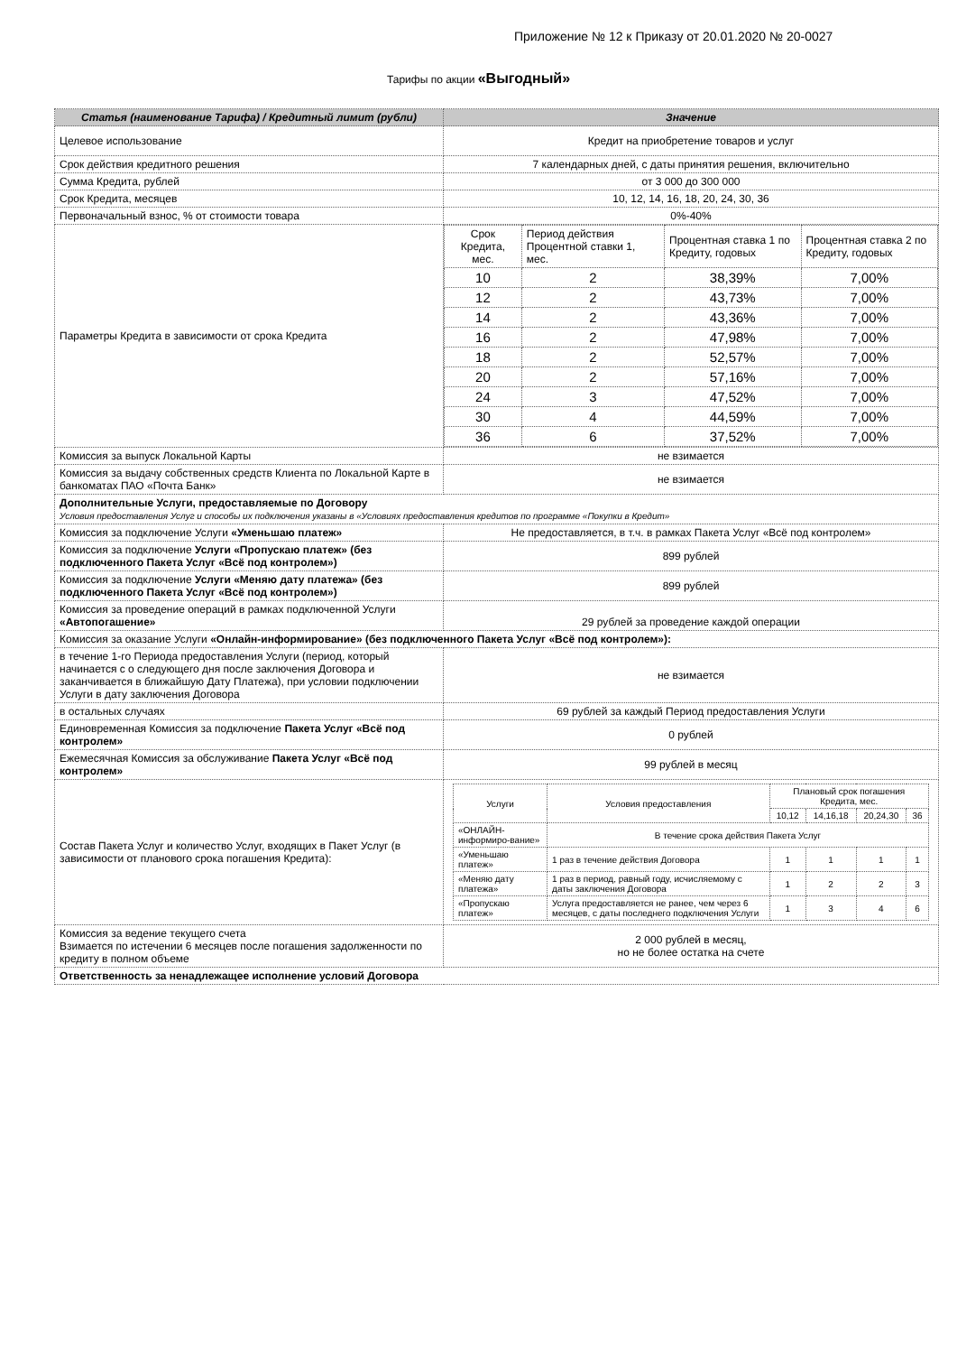Приложение № 12 к Приказу от 20.01.2020 № 20-0027
Тарифы по акции «Выгодный»
| Статья (наименование Тарифа) / Кредитный лимит (рубли) | Значение |
| --- | --- |
| Целевое использование | Кредит на приобретение товаров и услуг |
| Срок действия кредитного решения | 7 календарных дней, с даты принятия решения, включительно |
| Сумма Кредита, рублей | от 3 000 до 300 000 |
| Срок Кредита, месяцев | 10, 12, 14, 16, 18, 20, 24, 30, 36 |
| Первоначальный взнос, % от стоимости товара | 0%-40% |
| Параметры Кредита в зависимости от срока Кредита | / Срок Кредита, мес. / Период действия Процентной ставки 1, мес. / Процентная ставка 1 по Кредиту, годовых / Процентная ставка 2 по Кредиту, годовых / / 10 / 2 / 38,39% / 7,00% / / 12 / 2 / 43,73% / 7,00% / / 14 / 2 / 43,36% / 7,00% / / 16 / 2 / 47,98% / 7,00% / / 18 / 2 / 52,57% / 7,00% / / 20 / 2 / 57,16% / 7,00% / / 24 / 3 / 47,52% / 7,00% / / 30 / 4 / 44,59% / 7,00% / / 36 / 6 / 37,52% / 7,00% / |
| Комиссия за выпуск Локальной Карты | не взимается |
| Комиссия за выдачу собственных средств Клиента по Локальной Карте в банкоматах ПАО «Почта Банк» | не взимается |
| Дополнительные Услуги, предоставляемые по Договору Условия предоставления Услуг и способы их подключения указаны в «Условиях предоставления кредитов по программе «Покупки в Кредит» | |
| Комиссия за подключение Услуги «Уменьшаю платеж» | Не предоставляется, в т.ч. в рамках Пакета Услуг «Всё под контролем» |
| Комиссия за подключение Услуги «Пропускаю платеж» (без подключенного Пакета Услуг «Всё под контролем») | 899 рублей |
| Комиссия за подключение Услуги «Меняю дату платежа» (без подключенного Пакета Услуг «Всё под контролем») | 899 рублей |
| Комиссия за проведение операций в рамках подключенной Услуги «Автопогашение» | 29 рублей за проведение каждой операции |
| Комиссия за оказание Услуги «Онлайн-информирование» (без подключенного Пакета Услуг «Всё под контролем»): | |
| в течение 1-го Периода предоставления Услуги (период, который начинается с о следующего дня после заключения Договора и заканчивается в ближайшую Дату Платежа), при условии подключении Услуги в дату заключения Договора | не взимается |
| в остальных случаях | 69 рублей за каждый Период предоставления Услуги |
| Единовременная Комиссия за подключение Пакета Услуг «Всё под контролем» | 0 рублей |
| Ежемесячная Комиссия за обслуживание Пакета Услуг «Всё под контролем» | 99 рублей в месяц |
| Состав Пакета Услуг и количество Услуг, входящих в Пакет Услуг (в зависимости от планового срока погашения Кредита): | / Услуги / Условия предоставления / Плановый срок погашения Кредита, мес. / / / / / / / 10,12 / 14,16,18 / 20,24,30 / 36 / / «ОНЛАЙН-информиро-вание» / В течение срока действия Пакета Услуг / / / / / / «Уменьшаю платеж» / 1 раз в течение действия Договора / 1 / 1 / 1 / 1 / / «Меняю дату платежа» / 1 раз в период, равный году, исчисляемому с даты заключения Договора / 1 / 2 / 2 / 3 / / «Пропускаю платеж» / Услуга предоставляется не ранее, чем через 6 месяцев, с даты последнего подключения Услуги / 1 / 3 / 4 / 6 / |
| Комиссия за ведение текущего счета Взимается по истечении 6 месяцев после погашения задолженности по кредиту в полном объеме | 2 000 рублей в месяц, но не более остатка на счете |
| Ответственность за ненадлежащее исполнение условий Договора | |